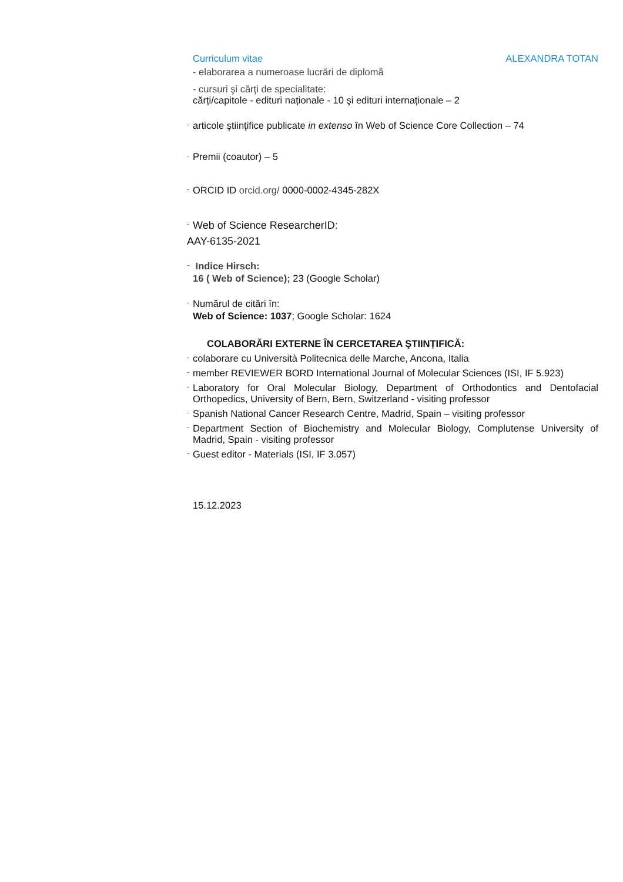Curriculum vitae ALEXANDRA TOTAN
- elaborarea a numeroase lucrări de diplomă
- cursuri şi cărţi de specialitate:
cărți/capitole - edituri naționale - 10 şi edituri internaționale – 2
- articole ştiinţifice publicate in extenso în Web of Science Core Collection – 74
- Premii (coautor) – 5
- ORCID ID orcid.org/ 0000-0002-4345-282X
- Web of Science ResearcherID:
AAY-6135-2021
- Indice Hirsch:
16 ( Web of Science); 23 (Google Scholar)
- Numărul de citări în:
Web of Science: 1037; Google Scholar: 1624
COLABORĂRI EXTERNE ÎN CERCETAREA ŞTIINȚIFICĂ:
- colaborare cu Università Politecnica delle Marche, Ancona, Italia
- member REVIEWER BORD International Journal of Molecular Sciences (ISI, IF 5.923)
- Laboratory for Oral Molecular Biology, Department of Orthodontics and Dentofacial Orthopedics, University of Bern, Bern, Switzerland - visiting professor
- Spanish National Cancer Research Centre, Madrid, Spain – visiting professor
- Department Section of Biochemistry and Molecular Biology, Complutense University of Madrid, Spain - visiting professor
- Guest editor - Materials (ISI, IF 3.057)
15.12.2023